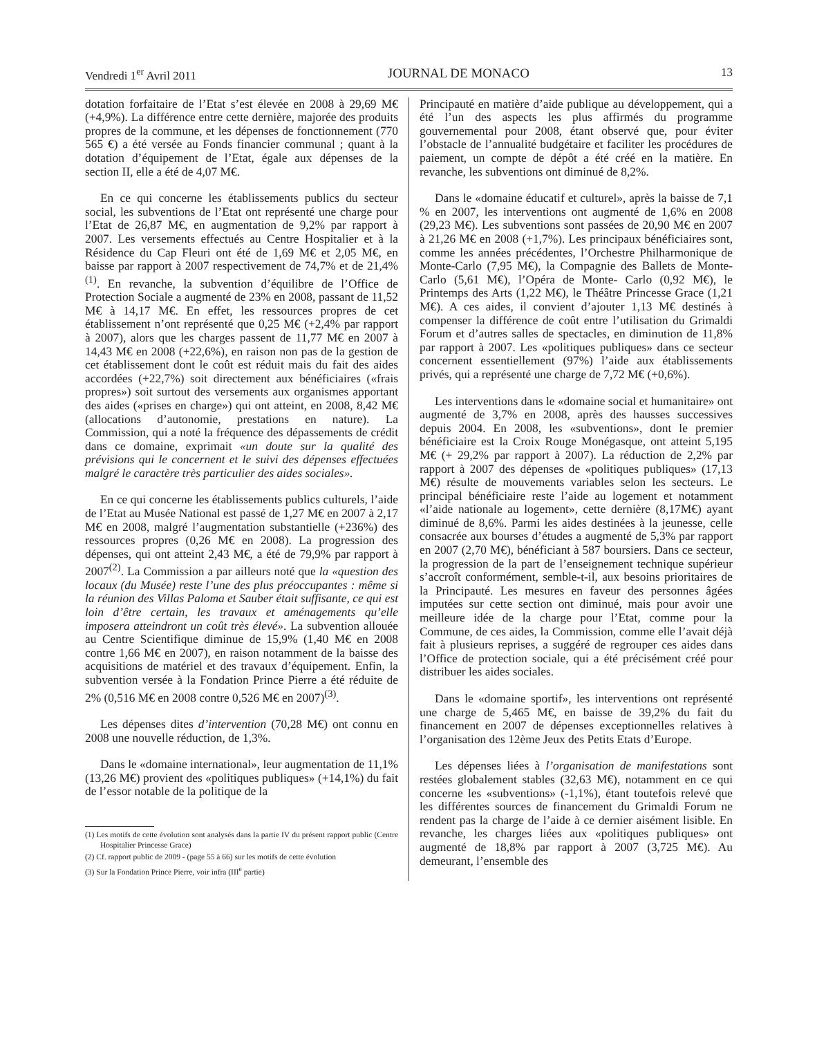Vendredi 1<sup>er</sup> Avril 2011 JOURNAL DE MONACO 13
dotation forfaitaire de l’Etat s’est élevée en 2008 à 29,69 M€ (+4,9%). La différence entre cette dernière, majorée des produits propres de la commune, et les dépenses de fonctionnement (770 565 €) a été versée au Fonds financier communal ; quant à la dotation d’équipement de l’Etat, égale aux dépenses de la section II, elle a été de 4,07 M€.
En ce qui concerne les établissements publics du secteur social, les subventions de l’Etat ont représenté une charge pour l’Etat de 26,87 M€, en augmentation de 9,2% par rapport à 2007. Les versements effectués au Centre Hospitalier et à la Résidence du Cap Fleuri ont été de 1,69 M€ et 2,05 M€, en baisse par rapport à 2007 respectivement de 74,7% et de 21,4%<sup>(1)</sup>. En revanche, la subvention d’équilibre de l’Office de Protection Sociale a augmenté de 23% en 2008, passant de 11,52 M€ à 14,17 M€. En effet, les ressources propres de cet établissement n’ont représenté que 0,25 M€ (+2,4% par rapport à 2007), alors que les charges passent de 11,77 M€ en 2007 à 14,43 M€ en 2008 (+22,6%), en raison non pas de la gestion de cet établissement dont le coût est réduit mais du fait des aides accordées (+22,7%) soit directement aux bénéficiaires («frais propres») soit surtout des versements aux organismes apportant des aides («prises en charge») qui ont atteint, en 2008, 8,42 M€ (allocations d’autonomie, prestations en nature). La Commission, qui a noté la fréquence des dépassements de crédit dans ce domaine, exprimait «un doute sur la qualité des prévisions qui le concernent et le suivi des dépenses effectuées malgré le caractère très particulier des aides sociales».
En ce qui concerne les établissements publics culturels, l’aide de l’Etat au Musée National est passé de 1,27 M€ en 2007 à 2,17 M€ en 2008, malgré l’augmentation substantielle (+236%) des ressources propres (0,26 M€ en 2008). La progression des dépenses, qui ont atteint 2,43 M€, a été de 79,9% par rapport à 2007<sup>(2)</sup>. La Commission a par ailleurs noté que la «question des locaux (du Musée) reste l’une des plus préoccupantes : même si la réunion des Villas Paloma et Sauber était suffisante, ce qui est loin d’être certain, les travaux et aménagements qu’elle imposera atteindront un coût très élevé». La subvention allouée au Centre Scientifique diminue de 15,9% (1,40 M€ en 2008 contre 1,66 M€ en 2007), en raison notamment de la baisse des acquisitions de matériel et des travaux d’équipement. Enfin, la subvention versée à la Fondation Prince Pierre a été réduite de 2% (0,516 M€ en 2008 contre 0,526 M€ en 2007)<sup>(3)</sup>.
Les dépenses dites d’intervention (70,28 M€) ont connu en 2008 une nouvelle réduction, de 1,3%.
Dans le «domaine international», leur augmentation de 11,1% (13,26 M€) provient des «politiques publiques» (+14,1%) du fait de l’essor notable de la politique de la
(1) Les motifs de cette évolution sont analysés dans la partie IV du présent rapport public (Centre Hospitalier Princesse Grace)
(2) Cf. rapport public de 2009 - (page 55 à 66) sur les motifs de cette évolution
(3) Sur la Fondation Prince Pierre, voir infra (III<sup>e</sup> partie)
Principauté en matière d’aide publique au développement, qui a été l’un des aspects les plus affirmés du programme gouvernemental pour 2008, étant observé que, pour éviter l’obstacle de l’annualité budgétaire et faciliter les procédures de paiement, un compte de dépôt a été créé en la matière. En revanche, les subventions ont diminué de 8,2%.
Dans le «domaine éducatif et culturel», après la baisse de 7,1 % en 2007, les interventions ont augmenté de 1,6% en 2008 (29,23 M€). Les subventions sont passées de 20,90 M€ en 2007 à 21,26 M€ en 2008 (+1,7%). Les principaux bénéficiaires sont, comme les années précédentes, l’Orchestre Philharmonique de Monte-Carlo (7,95 M€), la Compagnie des Ballets de Monte-Carlo (5,61 M€), l’Opéra de Monte- Carlo (0,92 M€), le Printemps des Arts (1,22 M€), le Théâtre Princesse Grace (1,21 M€). A ces aides, il convient d’ajouter 1,13 M€ destinés à compenser la différence de coût entre l’utilisation du Grimaldi Forum et d’autres salles de spectacles, en diminution de 11,8% par rapport à 2007. Les «politiques publiques» dans ce secteur concernent essentiellement (97%) l’aide aux établissements privés, qui a représenté une charge de 7,72 M€ (+0,6%).
Les interventions dans le «domaine social et humanitaire» ont augmenté de 3,7% en 2008, après des hausses successives depuis 2004. En 2008, les «subventions», dont le premier bénéficiaire est la Croix Rouge Monégasque, ont atteint 5,195 M€ (+ 29,2% par rapport à 2007). La réduction de 2,2% par rapport à 2007 des dépenses de «politiques publiques» (17,13 M€) résulte de mouvements variables selon les secteurs. Le principal bénéficiaire reste l’aide au logement et notamment «l’aide nationale au logement», cette dernière (8,17M€) ayant diminué de 8,6%. Parmi les aides destinées à la jeunesse, celle consacrée aux bourses d’études a augmenté de 5,3% par rapport en 2007 (2,70 M€), bénéficiant à 587 boursiers. Dans ce secteur, la progression de la part de l’enseignement technique supérieur s’accroît conformément, semble-t-il, aux besoins prioritaires de la Principauté. Les mesures en faveur des personnes âgées imputées sur cette section ont diminué, mais pour avoir une meilleure idée de la charge pour l’Etat, comme pour la Commune, de ces aides, la Commission, comme elle l’avait déjà fait à plusieurs reprises, a suggéré de regrouper ces aides dans l’Office de protection sociale, qui a été précisément créé pour distribuer les aides sociales.
Dans le «domaine sportif», les interventions ont représenté une charge de 5,465 M€, en baisse de 39,2% du fait du financement en 2007 de dépenses exceptionnelles relatives à l’organisation des 12ème Jeux des Petits Etats d’Europe.
Les dépenses liées à l’organisation de manifestations sont restées globalement stables (32,63 M€), notamment en ce qui concerne les «subventions» (-1,1%), étant toutefois relevé que les différentes sources de financement du Grimaldi Forum ne rendent pas la charge de l’aide à ce dernier aisément lisible. En revanche, les charges liées aux «politiques publiques» ont augmenté de 18,8% par rapport à 2007 (3,725 M€). Au demeurant, l’ensemble des